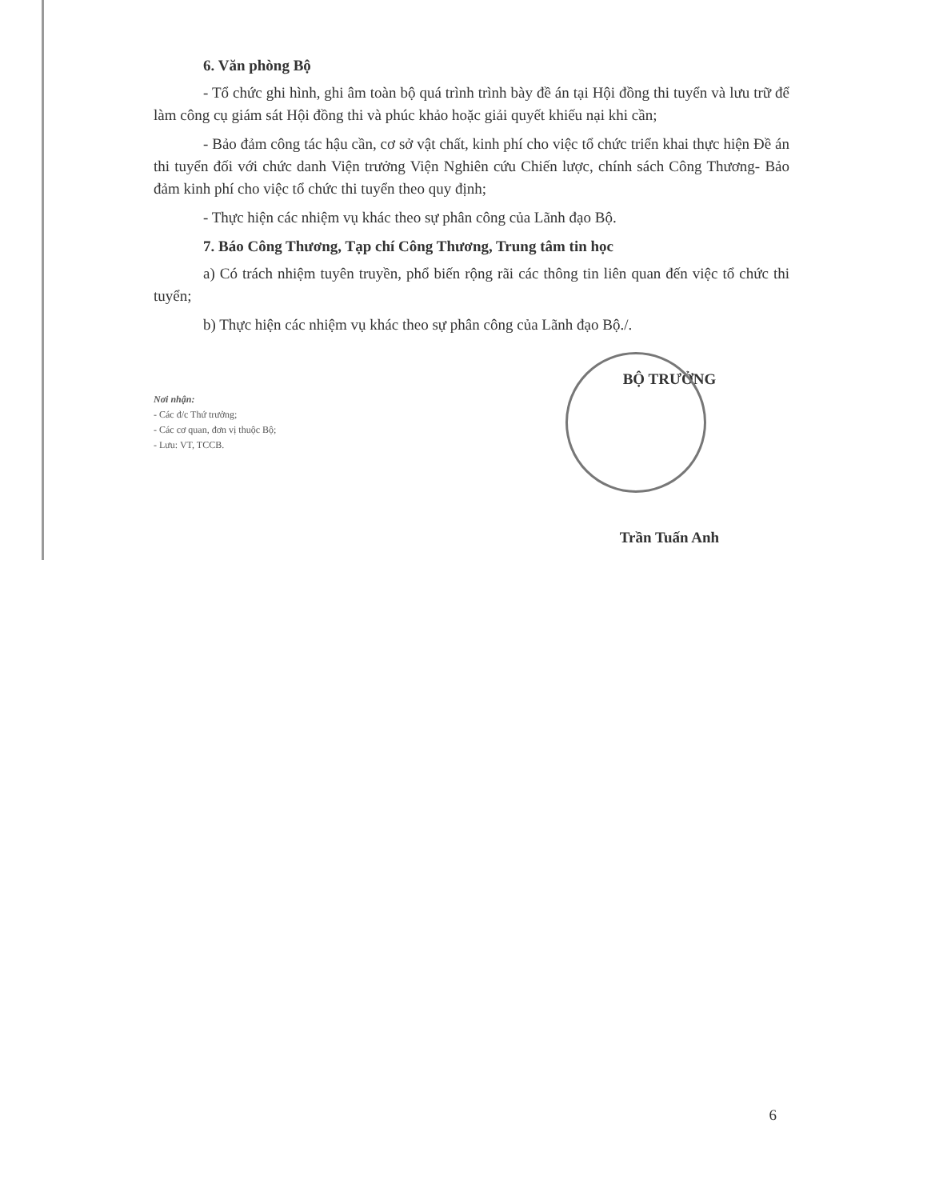6. Văn phòng Bộ
- Tổ chức ghi hình, ghi âm toàn bộ quá trình trình bày đề án tại Hội đồng thi tuyển và lưu trữ để làm công cụ giám sát Hội đồng thi và phúc khảo hoặc giải quyết khiếu nại khi cần;
- Bảo đảm công tác hậu cần, cơ sở vật chất, kinh phí cho việc tổ chức triển khai thực hiện Đề án thi tuyển đối với chức danh Viện trưởng Viện Nghiên cứu Chiến lược, chính sách Công Thương- Bảo đảm kinh phí cho việc tổ chức thi tuyển theo quy định;
- Thực hiện các nhiệm vụ khác theo sự phân công của Lãnh đạo Bộ.
7. Báo Công Thương, Tạp chí Công Thương, Trung tâm tin học
a) Có trách nhiệm tuyên truyền, phổ biến rộng rãi các thông tin liên quan đến việc tổ chức thi tuyển;
b) Thực hiện các nhiệm vụ khác theo sự phân công của Lãnh đạo Bộ./.
Nơi nhận:
- Các đ/c Thứ trưởng;
- Các cơ quan, đơn vị thuộc Bộ;
- Lưu: VT, TCCB.
BỘ TRƯỞNG
Trần Tuấn Anh
6